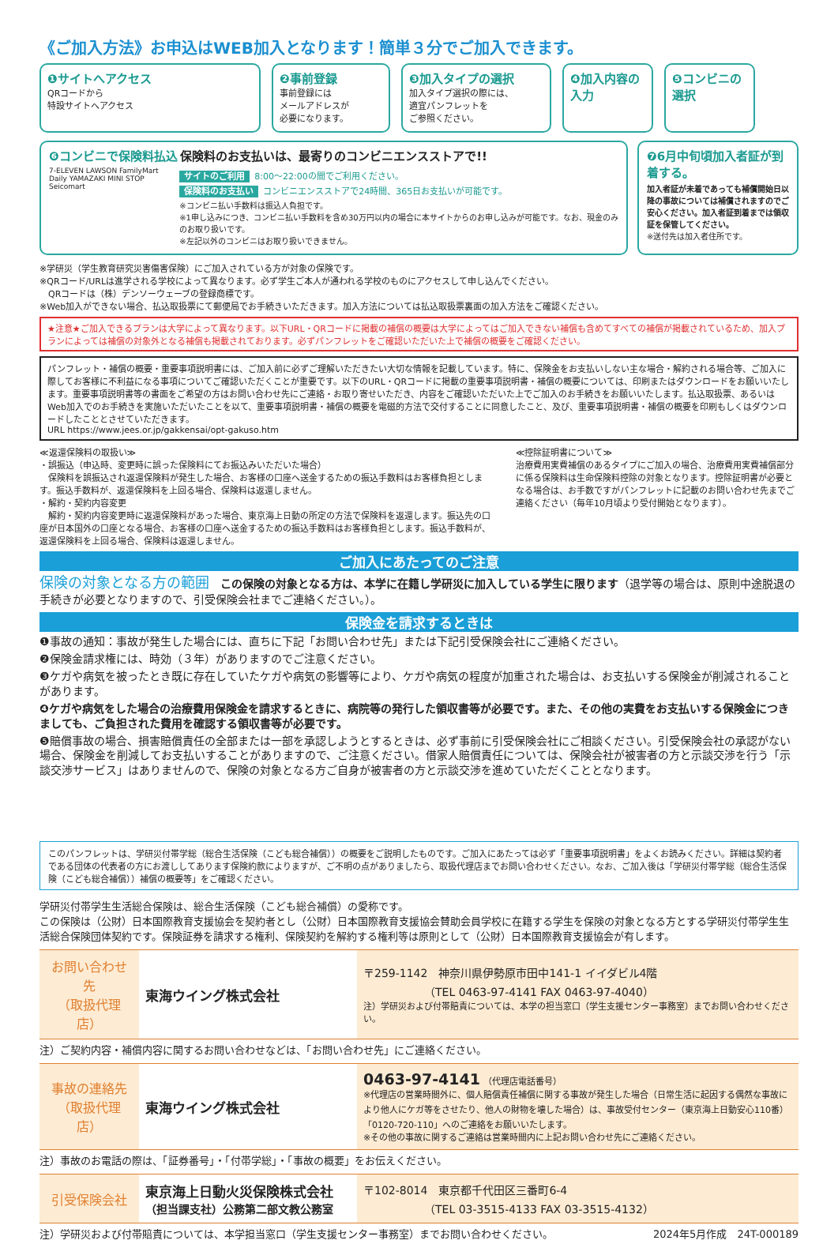《ご加入方法》お申込はWEB加入となります！簡単３分でご加入できます。
❶サイトへアクセス
QRコードから
特設サイトへアクセス
❷事前登録
事前登録には
メールアドレスが
必要になります。
❸加入タイプの選択
加入タイプ選択の際には、
適宜パンフレットを
ご参照ください。
❹加入内容の入力 ❺コンビニの選択
❻コンビニで保険料払込 保険料のお支払いは、最寄りのコンビニエンスストアで!!
7-ELEVEN LAWSON FamilyMart Daily YAMAZAKI MINI STOP Seicomart
サイトのご利用 8:00～22:00の間でご利用ください。
保険料のお支払い コンビニエンスストアで24時間、365日お支払いが可能です。
※コンビニ払い手数料は振込人負担です。
※1申し込みにつき、コンビニ払い手数料を含め30万円以内の場合に本サイトからのお申し込みが可能です。なお、現金のみのお取り扱いです。
※左記以外のコンビニはお取り扱いできません。
❼6月中旬頃加入者証が到着する。
加入者証が未着であっても補償開始日以降の事故については補償されますのでご安心ください。加入者証到着までは領収証を保管してください。
※送付先は加入者住所です。
※学研災（学生教育研究災害傷害保険）にご加入されている方が対象の保険です。
※QRコード/URLは進学される学校によって異なります。必ず学生ご本人が通われる学校のものにアクセスして申し込んでください。
　QRコードは（株）デンソーウェーブの登録商標です。
※Web加入ができない場合、払込取扱票にて郵便局でお手続きいただきます。加入方法については払込取扱票裏面の加入方法をご確認ください。
★注意★ご加入できるプランは大学によって異なります。以下URL・QRコードに掲載の補償の概要は大学によってはご加入できない補償も含めてすべての補償が掲載されているため、加入プランによっては補償の対象外となる補償も掲載されております。必ずパンフレットをご確認いただいた上で補償の概要をご確認ください。
パンフレット・補償の概要・重要事項説明書には、ご加入前に必ずご理解いただきたい大切な情報を記載しています。特に、保険金をお支払いしない主な場合・解約される場合等、ご加入に際してお客様に不利益になる事項についてご確認いただくことが重要です。以下のURL・QRコードに掲載の重要事項説明書・補償の概要については、印刷またはダウンロードをお願いいたします。重要事項説明書等の書面をご希望の方はお問い合わせ先にご連絡・お取り寄せいただき、内容をご確認いただいた上でご加入のお手続きをお願いいたします。払込取扱票、あるいはWeb加入でのお手続きを実施いただいたことを以て、重要事項説明書・補償の概要を電磁的方法で交付することに同意したこと、及び、重要事項説明書・補償の概要を印刷もしくはダウンロードしたこととさせていただきます。
URL https://www.jees.or.jp/gakkensai/opt-gakuso.htm
≪返還保険料の取扱い≫
・誤振込（申込時、変更時に誤った保険料にてお振込みいただいた場合）
　保険料を誤振込され返還保険料が発生した場合、お客様の口座へ送金するための振込手数料はお客様負担とします。振込手数料が、返還保険料を上回る場合、保険料は返還しません。
・解約・契約内容変更
　解約・契約内容変更時に返還保険料があった場合、東京海上日動の所定の方法で保険料を返還します。振込先の口座が日本国外の口座となる場合、お客様の口座へ送金するための振込手数料はお客様負担とします。振込手数料が、返還保険料を上回る場合、保険料は返還しません。
≪控除証明書について≫
治療費用実費補償のあるタイプにご加入の場合、治療費用実費補償部分に係る保険料は生命保険料控除の対象となります。控除証明書が必要となる場合は、お手数ですがパンフレットに記載のお問い合わせ先までご連絡ください（毎年10月頃より受付開始となります）。
ご加入にあたってのご注意
保険の対象となる方の範囲　この保険の対象となる方は、本学に在籍し学研災に加入している学生に限ります（退学等の場合は、原則中途脱退の手続きが必要となりますので、引受保険会社までご連絡ください。）。
保険金を請求するときは
❶事故の通知：事故が発生した場合には、直ちに下記「お問い合わせ先」または下記引受保険会社にご連絡ください。
❷保険金請求権には、時効（３年）がありますのでご注意ください。
❸ケガや病気を被ったとき既に存在していたケガや病気の影響等により、ケガや病気の程度が加重された場合は、お支払いする保険金が削減されることがあります。
❹ケガや病気をした場合の治療費用保険金を請求するときに、病院等の発行した領収書等が必要です。また、その他の実費をお支払いする保険金につきましても、ご負担された費用を確認する領収書等が必要です。
❺賠償事故の場合、損害賠償責任の全部または一部を承認しようとするときは、必ず事前に引受保険会社にご相談ください。引受保険会社の承認がない場合、保険金を削減してお支払いすることがありますので、ご注意ください。借家人賠償責任については、保険会社が被害者の方と示談交渉を行う「示談交渉サービス」はありませんので、保険の対象となる方ご自身が被害者の方と示談交渉を進めていただくこととなります。
このパンフレットは、学研災付帯学総（総合生活保険（こども総合補償））の概要をご説明したものです。ご加入にあたっては必ず「重要事項説明書」をよくお読みください。詳細は契約者である団体の代表者の方にお渡ししてあります保険約款によりますが、ご不明の点がありましたら、取扱代理店までお問い合わせください。なお、ご加入後は「学研災付帯学総（総合生活保険（こども総合補償））補償の概要等」をご確認ください。
学研災付帯学生生活総合保険は、総合生活保険（こども総合補償）の愛称です。
この保険は（公財）日本国際教育支援協会を契約者とし（公財）日本国際教育支援協会賛助会員学校に在籍する学生を保険の対象となる方とする学研災付帯学生生活総合保険団体契約です。保険証券を請求する権利、保険契約を解約する権利等は原則として（公財）日本国際教育支援協会が有します。
| お問い合わせ先 （取扱代理店） | 東海ウイング株式会社 | 〒259-1142 神奈川県伊勢原市田中141-1 イイダビル4階 （TEL 0463-97-4141 FAX 0463-97-4040） 注）学研災および付帯賠責については、本学の担当窓口（学生支援センター事務室）までお問い合わせください。 |
注）ご契約内容・補償内容に関するお問い合わせなどは、「お問い合わせ先」にご連絡ください。
| 事故の連絡先 （取扱代理店） | 東海ウイング株式会社 | 0463-97-4141 （代理店電話番号） ※代理店の営業時間外に、個人賠償責任補償に関する事故が発生した場合（日常生活に起因する偶然な事故により他人にケガ等をさせたり、他人の財物を壊した場合）は、事故受付センター（東京海上日動安心110番）「0120-720-110」へのご連絡をお願いいたします。 ※その他の事故に関するご連絡は営業時間内に上記お問い合わせ先にご連絡ください。 |
注）事故のお電話の際は、「証券番号」・「付帯学総」・「事故の概要」をお伝えください。
| 引受保険会社 | 東京海上日動火災保険株式会社 （担当課支社）公務第二部文教公務室 | 〒102-8014 東京都千代田区三番町6-4 （TEL 03-3515-4133 FAX 03-3515-4132） |
注）学研災および付帯賠責については、本学担当窓口（学生支援センター事務室）までお問い合わせください。 2024年5月作成　24T-000189